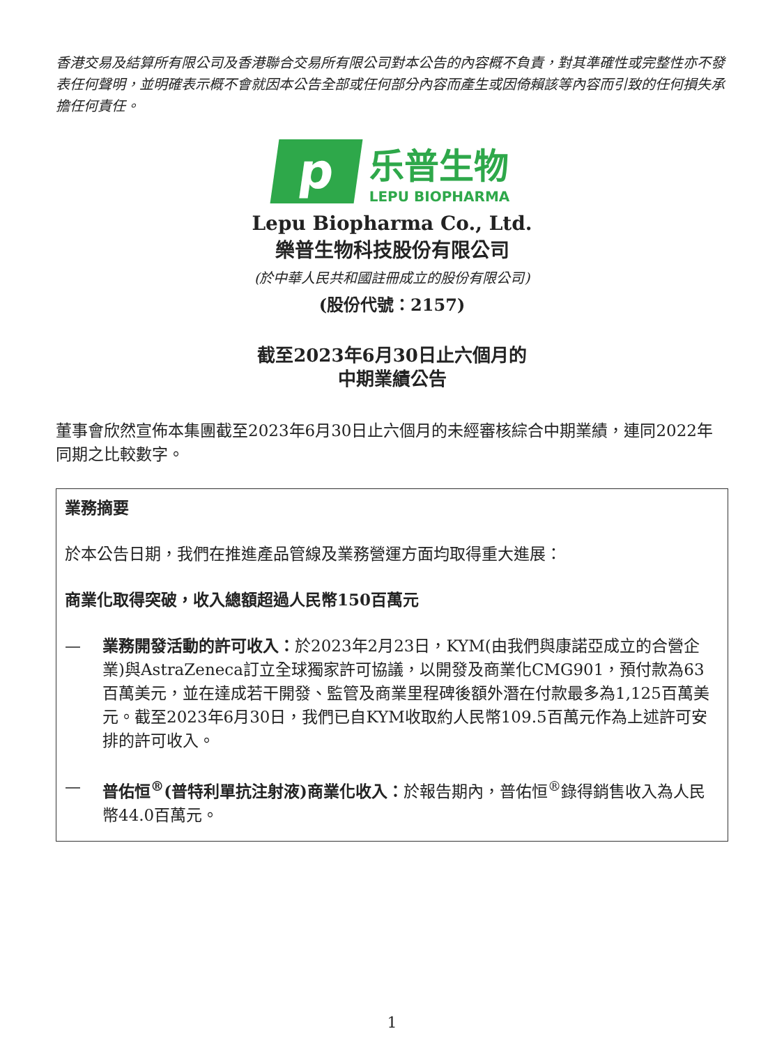香港交易及結算所有限公司及香港聯合交易所有限公司對本公告的內容概不負責，對其準確性或完整性亦不發表任何聲明，並明確表示概不會就因本公告全部或任何部分內容而產生或因倚賴該等內容而引致的任何損失承擔任何責任。
p
乐普生物
LEPU BIOPHARMA
Lepu Biopharma Co., Ltd.
樂普生物科技股份有限公司
(於中華人民共和國註冊成立的股份有限公司)
(股份代號：2157)
截至2023年6月30日止六個月的
中期業績公告
董事會欣然宣佈本集團截至2023年6月30日止六個月的未經審核綜合中期業績，連同2022年同期之比較數字。
業務摘要
於本公告日期，我們在推進產品管線及業務營運方面均取得重大進展：
商業化取得突破，收入總額超過人民幣150百萬元
— 業務開發活動的許可收入：於2023年2月23日，KYM(由我們與康諾亞成立的合營企業)與AstraZeneca訂立全球獨家許可協議，以開發及商業化CMG901，預付款為63百萬美元，並在達成若干開發、監管及商業里程碑後額外潛在付款最多為1,125百萬美元。截至2023年6月30日，我們已自KYM收取約人民幣109.5百萬元作為上述許可安排的許可收入。
— 普佑恒<sup>®</sup>(普特利單抗注射液)商業化收入：於報告期內，普佑恒<sup>®</sup>錄得銷售收入為人民幣44.0百萬元。
1